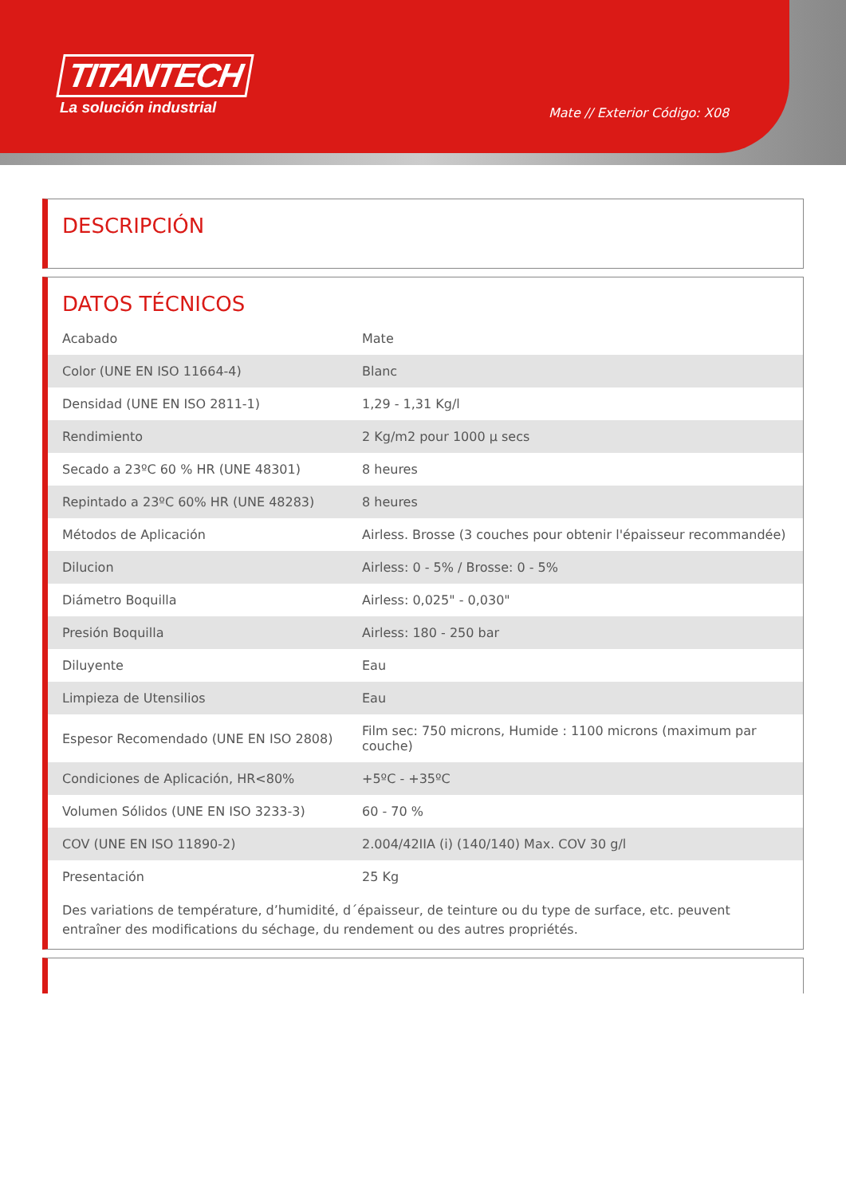TITANTECH
La solución industrial
Mate // Exterior Código: X08
DESCRIPCIÓN
DATOS TÉCNICOS
| Acabado | Mate |
| Color (UNE EN ISO 11664-4) | Blanc |
| Densidad (UNE EN ISO 2811-1) | 1,29 - 1,31 Kg/l |
| Rendimiento | 2 Kg/m2 pour 1000 µ secs |
| Secado a 23ºC 60 % HR (UNE 48301) | 8 heures |
| Repintado a 23ºC 60% HR (UNE 48283) | 8 heures |
| Métodos de Aplicación | Airless. Brosse (3 couches pour obtenir l'épaisseur recommandée) |
| Dilucion | Airless: 0 - 5% / Brosse: 0 - 5% |
| Diámetro Boquilla | Airless: 0,025" - 0,030" |
| Presión Boquilla | Airless: 180 - 250 bar |
| Diluyente | Eau |
| Limpieza de Utensilios | Eau |
| Espesor Recomendado (UNE EN ISO 2808) | Film sec: 750 microns, Humide : 1100 microns (maximum par couche) |
| Condiciones de Aplicación, HR<80% | +5ºC - +35ºC |
| Volumen Sólidos (UNE EN ISO 3233-3) | 60 - 70 % |
| COV (UNE EN ISO 11890-2) | 2.004/42IIA (i) (140/140) Max. COV 30 g/l |
| Presentación | 25 Kg |
Des variations de température, d’humidité, d´épaisseur, de teinture ou du type de surface, etc. peuvent entraîner des modifications du séchage, du rendement ou des autres propriétés.